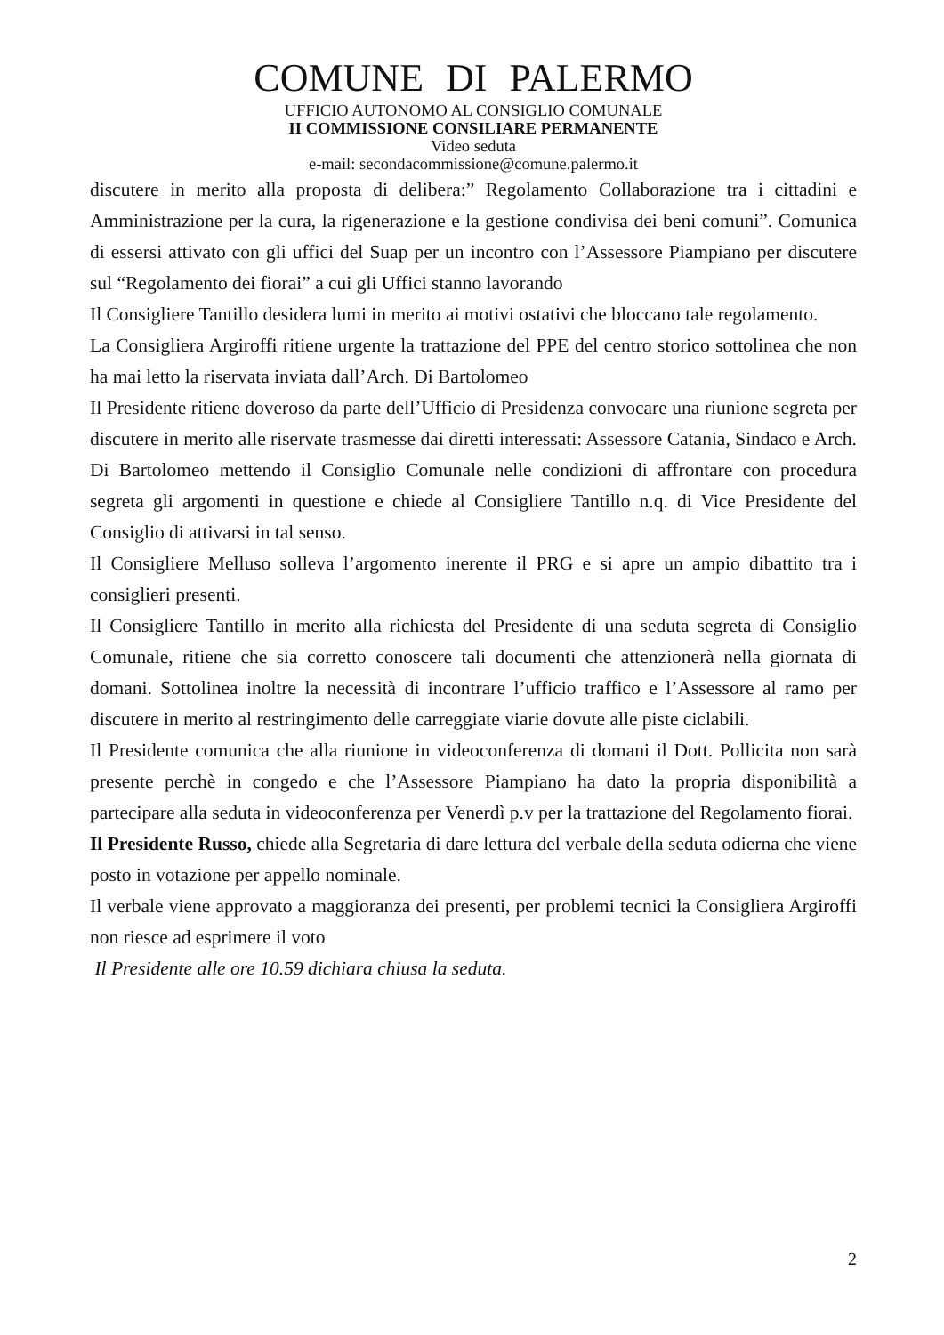COMUNE DI PALERMO
UFFICIO AUTONOMO AL CONSIGLIO COMUNALE
II COMMISSIONE CONSILIARE PERMANENTE
Video seduta
e-mail: secondacommissione@comune.palermo.it
discutere in merito alla proposta di delibera:” Regolamento Collaborazione tra i cittadini e Amministrazione per la cura, la rigenerazione e la gestione condivisa dei beni comuni”. Comunica di essersi attivato con gli uffici del Suap per un incontro con l’Assessore Piampiano per discutere sul “Regolamento dei fiorai” a cui gli Uffici stanno lavorando
Il Consigliere Tantillo desidera lumi in merito ai motivi ostativi che bloccano tale regolamento.
La Consigliera Argiroffi ritiene urgente la trattazione del PPE del centro storico sottolinea che non ha mai letto la riservata inviata dall’Arch. Di Bartolomeo
Il Presidente ritiene doveroso da parte dell’Ufficio di Presidenza convocare una riunione segreta per discutere in merito alle riservate trasmesse dai diretti interessati: Assessore Catania, Sindaco e Arch. Di Bartolomeo mettendo il Consiglio Comunale nelle condizioni di affrontare con procedura segreta gli argomenti in questione e chiede al Consigliere Tantillo n.q. di Vice Presidente del Consiglio di attivarsi in tal senso.
Il Consigliere Melluso solleva l’argomento inerente il PRG e si apre un ampio dibattito tra i consiglieri presenti.
Il Consigliere Tantillo in merito alla richiesta del Presidente di una seduta segreta di Consiglio Comunale, ritiene che sia corretto conoscere tali documenti che attenzionerà nella giornata di domani. Sottolinea inoltre la necessità di incontrare l’ufficio traffico e l’Assessore al ramo per discutere in merito al restringimento delle carreggiate viarie dovute alle piste ciclabili.
Il Presidente comunica che alla riunione in videoconferenza di domani il Dott. Pollicita non sarà presente perchè in congedo e che l’Assessore Piampiano ha dato la propria disponibilità a partecipare alla seduta in videoconferenza per Venerdì p.v per la trattazione del Regolamento fiorai.
Il Presidente Russo, chiede alla Segretaria di dare lettura del verbale della seduta odierna che viene posto in votazione per appello nominale.
Il verbale viene approvato a maggioranza dei presenti, per problemi tecnici la Consigliera Argiroffi non riesce ad esprimere il voto
Il Presidente alle ore 10.59 dichiara chiusa la seduta.
2